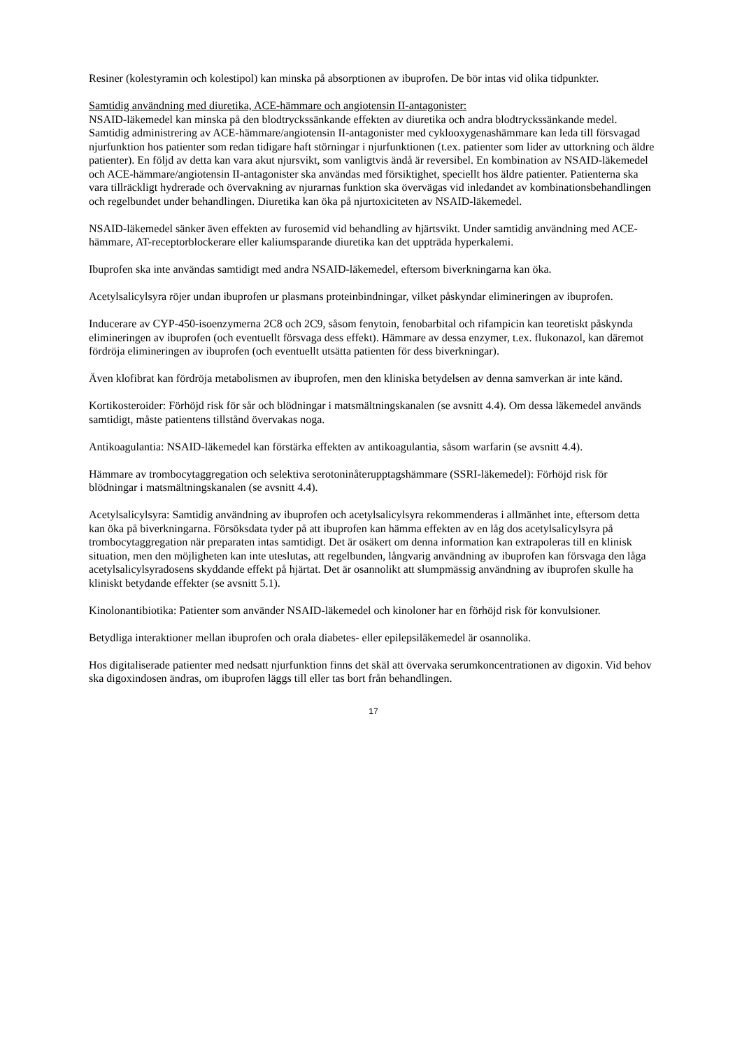Resiner (kolestyramin och kolestipol) kan minska på absorptionen av ibuprofen. De bör intas vid olika tidpunkter.
Samtidig användning med diuretika, ACE-hämmare och angiotensin II-antagonister:
NSAID-läkemedel kan minska på den blodtryckssänkande effekten av diuretika och andra blodtryckssänkande medel. Samtidig administrering av ACE-hämmare/angiotensin II-antagonister med cyklooxygenashämmare kan leda till försvagad njurfunktion hos patienter som redan tidigare haft störningar i njurfunktionen (t.ex. patienter som lider av uttorkning och äldre patienter). En följd av detta kan vara akut njursvikt, som vanligtvis ändå är reversibel. En kombination av NSAID-läkemedel och ACE-hämmare/angiotensin II-antagonister ska användas med försiktighet, speciellt hos äldre patienter. Patienterna ska vara tillräckligt hydrerade och övervakning av njurarnas funktion ska övervägas vid inledandet av kombinationsbehandlingen och regelbundet under behandlingen. Diuretika kan öka på njurtoxiciteten av NSAID-läkemedel.
NSAID-läkemedel sänker även effekten av furosemid vid behandling av hjärtsvikt. Under samtidig användning med ACE-hämmare, AT-receptorblockerare eller kaliumsparande diuretika kan det uppträda hyperkalemi.
Ibuprofen ska inte användas samtidigt med andra NSAID-läkemedel, eftersom biverkningarna kan öka.
Acetylsalicylsyra röjer undan ibuprofen ur plasmans proteinbindningar, vilket påskyndar elimineringen av ibuprofen.
Inducerare av CYP-450-isoenzymerna 2C8 och 2C9, såsom fenytoin, fenobarbital och rifampicin kan teoretiskt påskynda elimineringen av ibuprofen (och eventuellt försvaga dess effekt). Hämmare av dessa enzymer, t.ex. flukonazol, kan däremot fördröja elimineringen av ibuprofen (och eventuellt utsätta patienten för dess biverkningar).
Även klofibrat kan fördröja metabolismen av ibuprofen, men den kliniska betydelsen av denna samverkan är inte känd.
Kortikosteroider: Förhöjd risk för sår och blödningar i matsmältningskanalen (se avsnitt 4.4). Om dessa läkemedel används samtidigt, måste patientens tillstånd övervakas noga.
Antikoagulantia: NSAID-läkemedel kan förstärka effekten av antikoagulantia, såsom warfarin (se avsnitt 4.4).
Hämmare av trombocytaggregation och selektiva serotoninåterupptagshämmare (SSRI-läkemedel): Förhöjd risk för blödningar i matsmältningskanalen (se avsnitt 4.4).
Acetylsalicylsyra: Samtidig användning av ibuprofen och acetylsalicylsyra rekommenderas i allmänhet inte, eftersom detta kan öka på biverkningarna. Försöksdata tyder på att ibuprofen kan hämma effekten av en låg dos acetylsalicylsyra på trombocytaggregation när preparaten intas samtidigt. Det är osäkert om denna information kan extrapoleras till en klinisk situation, men den möjligheten kan inte uteslutas, att regelbunden, långvarig användning av ibuprofen kan försvaga den låga acetylsalicylsyradosens skyddande effekt på hjärtat. Det är osannolikt att slumpmässig användning av ibuprofen skulle ha kliniskt betydande effekter (se avsnitt 5.1).
Kinolonantibiotika: Patienter som använder NSAID-läkemedel och kinoloner har en förhöjd risk för konvulsioner.
Betydliga interaktioner mellan ibuprofen och orala diabetes- eller epilepsiläkemedel är osannolika.
Hos digitaliserade patienter med nedsatt njurfunktion finns det skäl att övervaka serumkoncentrationen av digoxin. Vid behov ska digoxindosen ändras, om ibuprofen läggs till eller tas bort från behandlingen.
17